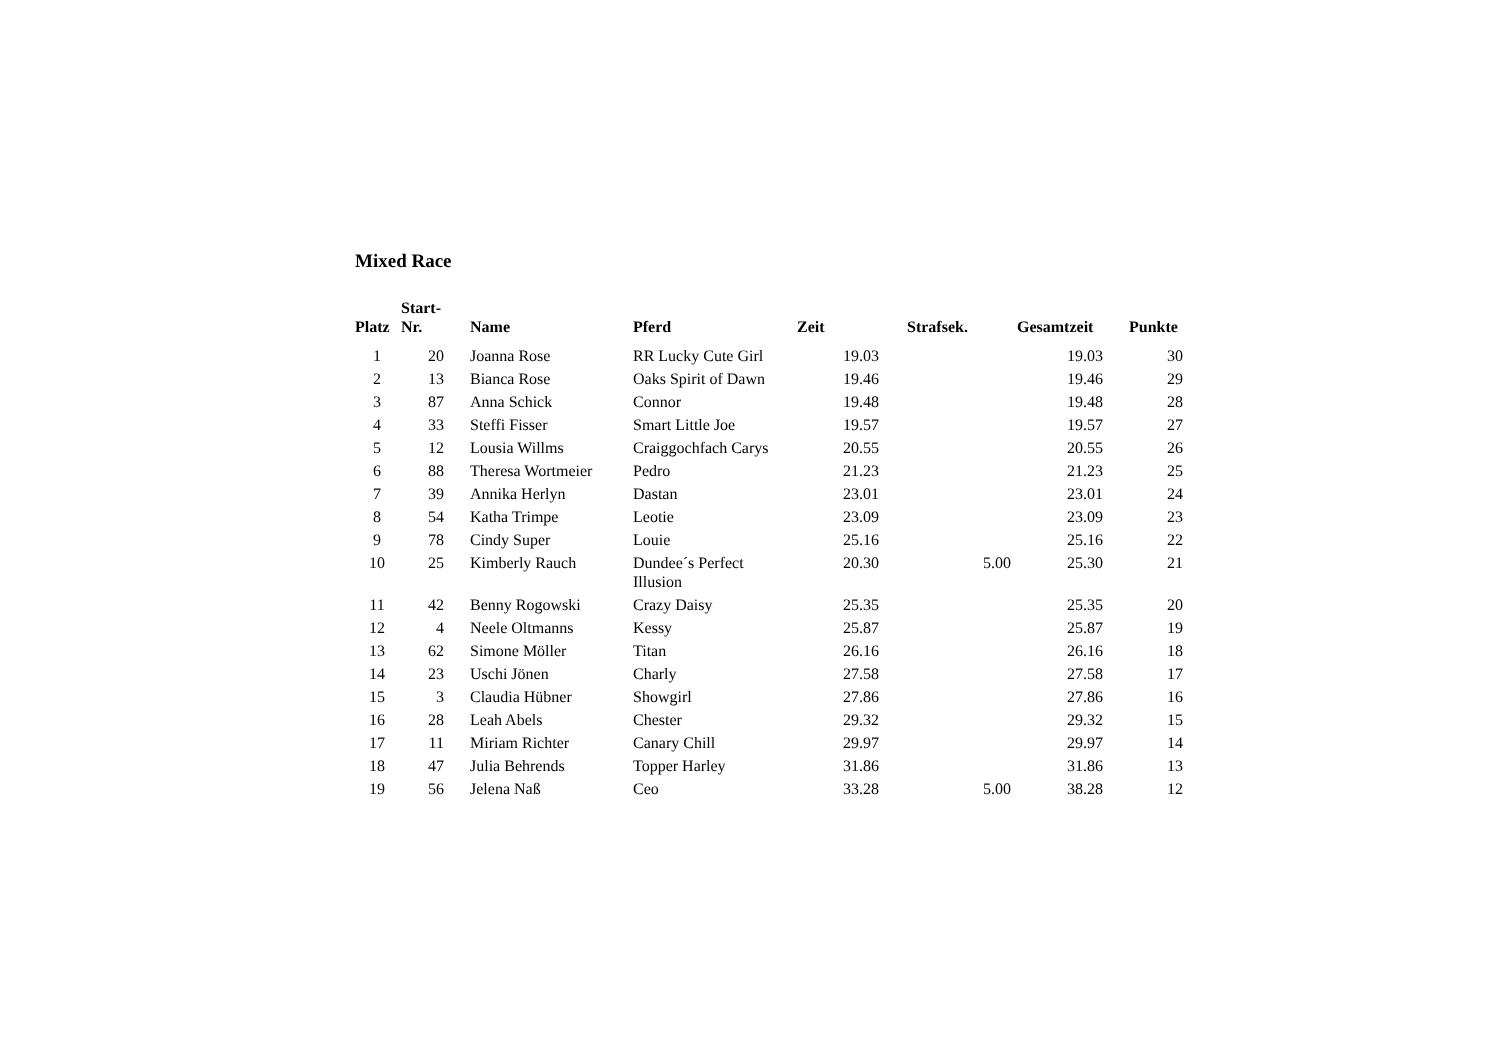Mixed Race
| Platz | Start- Nr. | Name | Pferd | Zeit | Strafsek. | Gesamtzeit | Punkte |
| --- | --- | --- | --- | --- | --- | --- | --- |
| 1 | 20 | Joanna Rose | RR Lucky Cute Girl | 19.03 | | 19.03 | 30 |
| 2 | 13 | Bianca Rose | Oaks Spirit of Dawn | 19.46 | | 19.46 | 29 |
| 3 | 87 | Anna Schick | Connor | 19.48 | | 19.48 | 28 |
| 4 | 33 | Steffi Fisser | Smart Little Joe | 19.57 | | 19.57 | 27 |
| 5 | 12 | Lousia Willms | Craiggochfach Carys | 20.55 | | 20.55 | 26 |
| 6 | 88 | Theresa Wortmeier | Pedro | 21.23 | | 21.23 | 25 |
| 7 | 39 | Annika Herlyn | Dastan | 23.01 | | 23.01 | 24 |
| 8 | 54 | Katha Trimpe | Leotie | 23.09 | | 23.09 | 23 |
| 9 | 78 | Cindy Super | Louie | 25.16 | | 25.16 | 22 |
| 10 | 25 | Kimberly Rauch | Dundee´s Perfect Illusion | 20.30 | 5.00 | 25.30 | 21 |
| 11 | 42 | Benny Rogowski | Crazy Daisy | 25.35 | | 25.35 | 20 |
| 12 | 4 | Neele Oltmanns | Kessy | 25.87 | | 25.87 | 19 |
| 13 | 62 | Simone Möller | Titan | 26.16 | | 26.16 | 18 |
| 14 | 23 | Uschi Jönen | Charly | 27.58 | | 27.58 | 17 |
| 15 | 3 | Claudia Hübner | Showgirl | 27.86 | | 27.86 | 16 |
| 16 | 28 | Leah Abels | Chester | 29.32 | | 29.32 | 15 |
| 17 | 11 | Miriam Richter | Canary Chill | 29.97 | | 29.97 | 14 |
| 18 | 47 | Julia Behrends | Topper Harley | 31.86 | | 31.86 | 13 |
| 19 | 56 | Jelena Naß | Ceo | 33.28 | 5.00 | 38.28 | 12 |